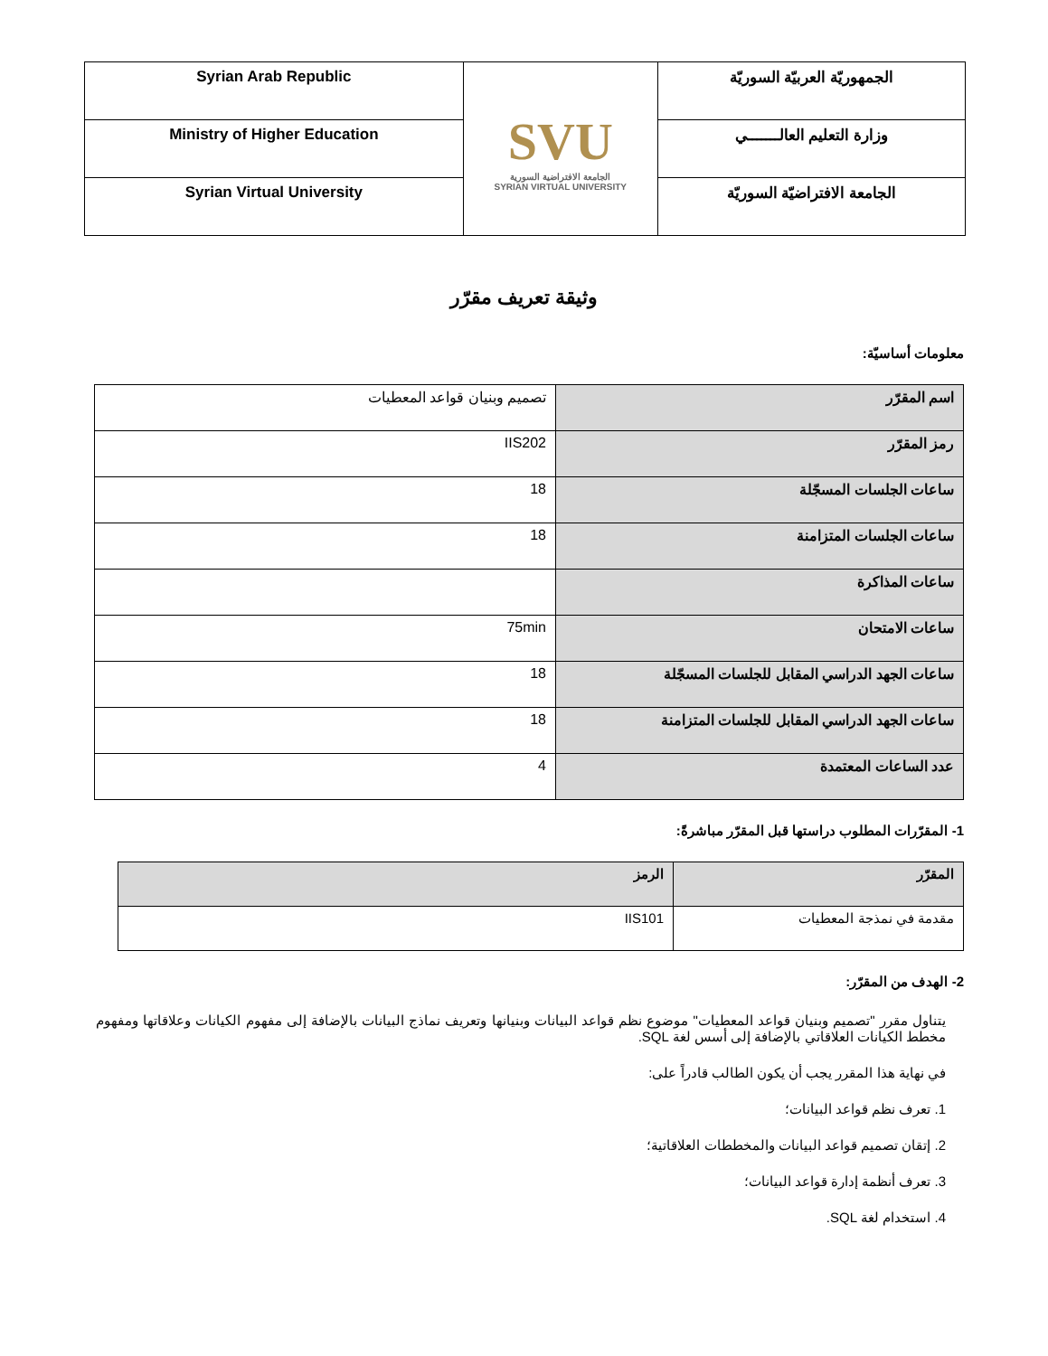| الجمهوريّة العربيّة السوريّة | SVU الجامعة الافتراضية السورية SYRIAN VIRTUAL UNIVERSITY | Syrian Arab Republic |
| وزارة التعليم العالـــــــي | | Ministry of Higher Education |
| الجامعة الافتراضيّة السوريّة | | Syrian Virtual University |
وثيقة تعريف مقرّر
معلومات أساسيّة:
| اسم المقرّر | تصميم وبنيان قواعد المعطيات |
| رمز المقرّر | IIS202 |
| ساعات الجلسات المسجّلة | 18 |
| ساعات الجلسات المتزامنة | 18 |
| ساعات المذاكرة | |
| ساعات الامتحان | 75min |
| ساعات الجهد الدراسي المقابل للجلسات المسجّلة | 18 |
| ساعات الجهد الدراسي المقابل للجلسات المتزامنة | 18 |
| عدد الساعات المعتمدة | 4 |
1- المقرّرات المطلوب دراستها قبل المقرّر مباشرةً:
| المقرّر | الرمز |
| --- | --- |
| مقدمة في نمذجة المعطيات | IIS101 |
2- الهدف من المقرّر:
يتناول مقرر "تصميم وبنيان قواعد المعطيات" موضوع نظم قواعد البيانات وبنيانها وتعريف نماذج البيانات بالإضافة إلى مفهوم الكيانات وعلاقاتها ومفهوم مخطط الكيانات العلاقاتي بالإضافة إلى أسس لغة SQL.
في نهاية هذا المقرر يجب أن يكون الطالب قادراً على:
1. تعرف نظم قواعد البيانات؛
2. إتقان تصميم قواعد البيانات والمخططات العلاقاتية؛
3. تعرف أنظمة إدارة قواعد البيانات؛
4. استخدام لغة SQL.